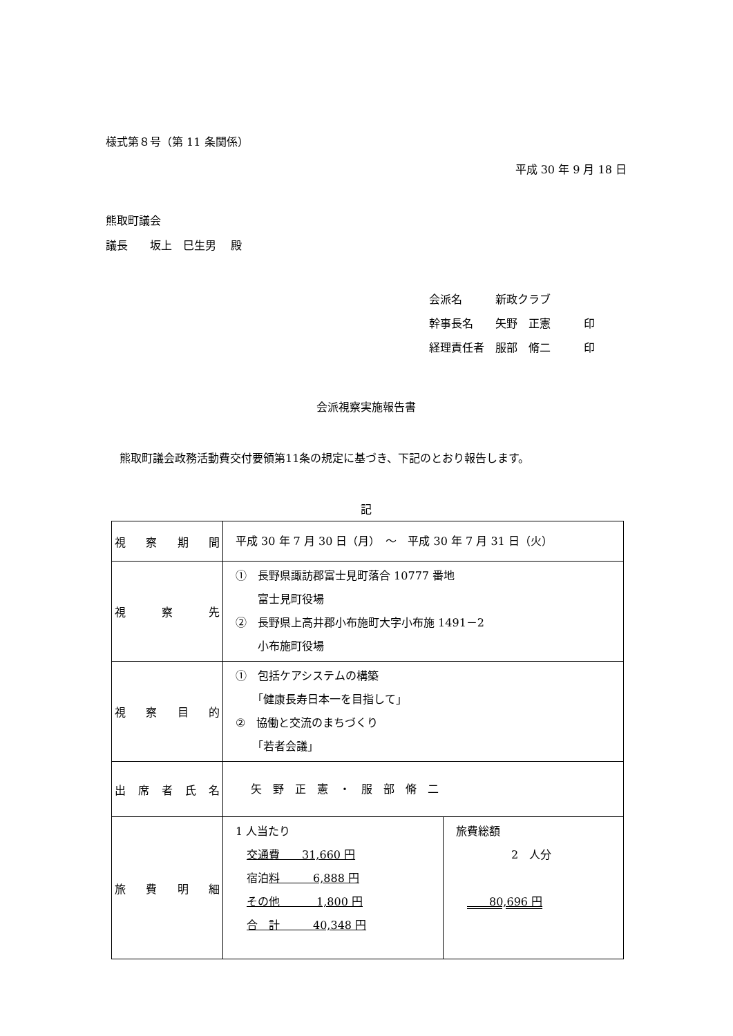様式第８号（第 11 条関係）
平成 30 年 9 月 18 日
熊取町議会
議長　　坂上　巳生男　 殿
会派名　　　新政クラブ
幹事長名　　矢野　正憲　　　印
経理責任者　服部　脩二　　　印
会派視察実施報告書
熊取町議会政務活動費交付要領第11条の規定に基づき、下記のとおり報告します。
記
| 視察期間 | 平成 30 年 7 月 30 日（月） ～ 平成 30 年 7 月 31 日（火） | |
| 視察先 | ① 長野県諏訪郡富士見町落合 10777 番地 富士見町役場 ② 長野県上高井郡小布施町大字小布施 1491－2 小布施町役場 | |
| 視察目的 | ① 包括ケアシステムの構築 「健康長寿日本一を目指して」 ② 協働と交流のまちづくり 「若者会議」 | |
| 出席者氏名 | 矢 野 正 憲 ・ 服 部 脩 二 | |
| 旅費明細 | 1 人当たり 交通費 31,660 円 宿泊 料 6,888 円 その他 1,800 円 合 計 40,348 円 | 旅費総額 2 人分 80,696 円 |